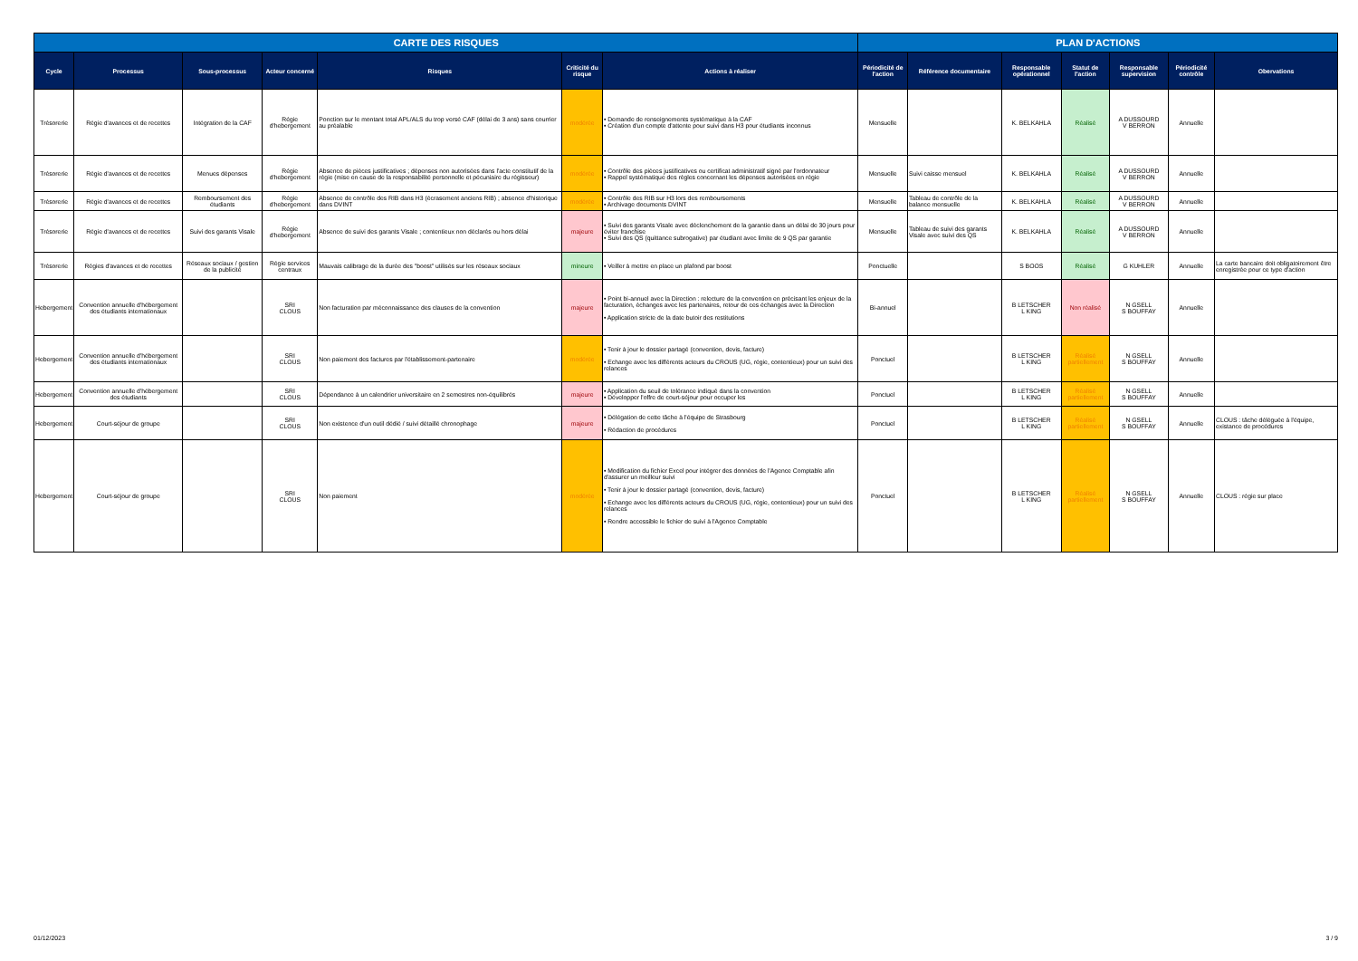| CARTE DES RISQUES | | | | | | | PLAN D'ACTIONS | | | | | | |
| --- | --- | --- | --- | --- | --- | --- | --- | --- | --- | --- | --- | --- | --- |
| Cycle | Processus | Sous-processus | Acteur concerné | Risques | Criticité du risque | Actions à réaliser | Périodicité de l'action | Référence documentaire | Responsable opérationnel | Statut de l'action | Responsable supervision | Périodicité contrôle | Obervations |
| Trésorerie | Régie d'avances et de recettes | Intégration de la CAF | Régie d'hebergement | Ponction sur le montant total APL/ALS du trop versé CAF (délai de 3 ans) sans courrier au préalable | modérée | • Demande de renseignements systématique à la CAF • Création d'un compte d'attente pour suivi dans H3 pour étudiants inconnus | Mensuelle | | K. BELKAHLA | Réalisé | A DUSSOURD V BERRON | Annuelle | |
| Trésorerie | Régie d'avances et de recettes | Menues dépenses | Régie d'hebergement | Absence de pièces justificatives ; dépenses non autorisées dans l'acte constitutif de la régie (mise en cause de la responsabilité personnelle et pécuniaire du régisseur) | modérée | • Contrôle des pièces justificatives ou certificat administratif signé par l'ordonnateur • Rappel systématique des règles concernant les dépenses autorisées en régie | Mensuelle | Suivi caisse mensuel | K. BELKAHLA | Réalisé | A DUSSOURD V BERRON | Annuelle | |
| Trésorerie | Régie d'avances et de recettes | Remboursement des étudiants | Régie d'hebergement | Absence de contrôle des RIB dans H3 (écrasement anciens RIB) ; absence d'historique dans DVINT | modérée | • Contrôle des RIB sur H3 lors des remboursements • Archivage documents DVINT | Mensuelle | Tableau de contrôle de la balance mensuelle | K. BELKAHLA | Réalisé | A DUSSOURD V BERRON | Annuelle | |
| Trésorerie | Régie d'avances et de recettes | Suivi des garants Visale | Régie d'hebergement | Absence de suivi des garants Visale ; contentieux non déclarés ou hors délai | majeure | • Suivi des garants Visale avec déclenchement de la garantie dans un délai de 30 jours pour éviter franchise • Suivi des QS (quittance subrogative) par étudiant avec limite de 9 QS par garantie | Mensuelle | Tableau de suivi des garants Visale avec suivi des QS | K. BELKAHLA | Réalisé | A DUSSOURD V BERRON | Annuelle | |
| Trésorerie | Régies d'avances et de recettes | Réseaux sociaux / gestion de la publicité | Régie services centraux | Mauvais calibrage de la durée des "boost" utilisés sur les réseaux sociaux | mineure | • Veiller à mettre en place un plafond par boost | Ponctuelle | | S BOOS | Réalisé | G KUHLER | Annuelle | La carte bancaire doit obligatoirement être enregistrée pour ce type d'action |
| Hebergement | Convention annuelle d'hébergement des étudiants internationaux | | SRI CLOUS | Non facturation par méconnaissance des clauses de la convention | majeure | • Point bi-annuel avec la Direction : relecture de la convention en précisant les enjeux de la facturation, échanges avec les partenaires, retour de ces échanges avec la Direction • Application stricte de la date butoir des restitutions | Bi-annuel | | B LETSCHER L KING | Non réalisé | N GSELL S BOUFFAY | Annuelle | |
| Hebergement | Convention annuelle d'hébergement des étudiants internationaux | | SRI CLOUS | Non paiement des factures par l'établissement-partenaire | modérée | • Tenir à jour le dossier partagé (convention, devis, facture) • Echange avec les différents acteurs du CROUS (UG, régie, contentieux) pour un suivi des relances | Ponctuel | | B LETSCHER L KING | Réalisé partiellement | N GSELL S BOUFFAY | Annuelle | |
| Hebergement | Convention annuelle d'hébergement des étudiants | | SRI CLOUS | Dépendance à un calendrier universitaire en 2 semestres non-équilibrés | majeure | • Application du seuil de tolérance indiqué dans la convention • Développer l'offre de court-séjour pour occuper les | Ponctuel | | B LETSCHER L KING | Réalisé partiellement | N GSELL S BOUFFAY | Annuelle | |
| Hebergement | Court-séjour de groupe | | SRI CLOUS | Non existence d'un outil dédié / suivi détaillé chronophage | majeure | • Délégation de cette tâche à l'équipe de Strasbourg • Rédaction de procédures | Ponctuel | | B LETSCHER L KING | Réalisé partiellement | N GSELL S BOUFFAY | Annuelle | CLOUS : tâche déléguée à l'équipe, existance de procédures |
| Hebergement | Court-séjour de groupe | | SRI CLOUS | Non paiement | modérée | • Modification du fichier Excel pour intégrer des données de l'Agence Comptable afin d'assurer un meilleur suivi • Tenir à jour le dossier partagé (convention, devis, facture) • Echange avec les différents acteurs du CROUS (UG, régie, contentieux) pour un suivi des relances • Rendre accessible le fichier de suivi à l'Agence Comptable | Ponctuel | | B LETSCHER L KING | Réalisé partiellement | N GSELL S BOUFFAY | Annuelle | CLOUS : régie sur place |
01/12/2023 3 / 9